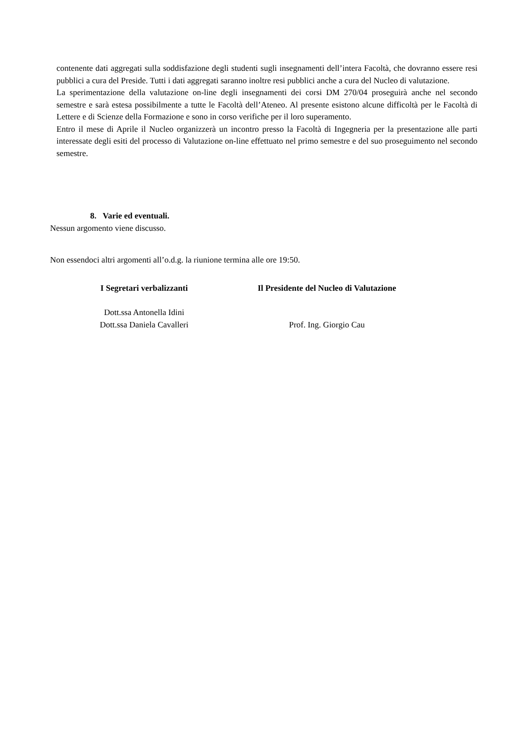contenente dati aggregati sulla soddisfazione degli studenti sugli insegnamenti dell’intera Facoltà, che dovranno essere resi pubblici a cura del Preside. Tutti i dati aggregati saranno inoltre resi pubblici anche a cura del Nucleo di valutazione.
La sperimentazione della valutazione on-line degli insegnamenti dei corsi DM 270/04 proseguirà anche nel secondo semestre e sarà estesa possibilmente a tutte le Facoltà dell’Ateneo. Al presente esistono alcune difficoltà per le Facoltà di Lettere e di Scienze della Formazione e sono in corso verifiche per il loro superamento.
Entro il mese di Aprile il Nucleo organizzerà un incontro presso la Facoltà di Ingegneria per la presentazione alle parti interessate degli esiti del processo di Valutazione on-line effettuato nel primo semestre e del suo proseguimento nel secondo semestre.
8. Varie ed eventuali.
Nessun argomento viene discusso.
Non essendoci altri argomenti all’o.d.g. la riunione termina alle ore 19:50.
I Segretari verbalizzanti
Dott.ssa Antonella Idini
Dott.ssa Daniela Cavalleri
Il Presidente del Nucleo di Valutazione
Prof. Ing. Giorgio Cau